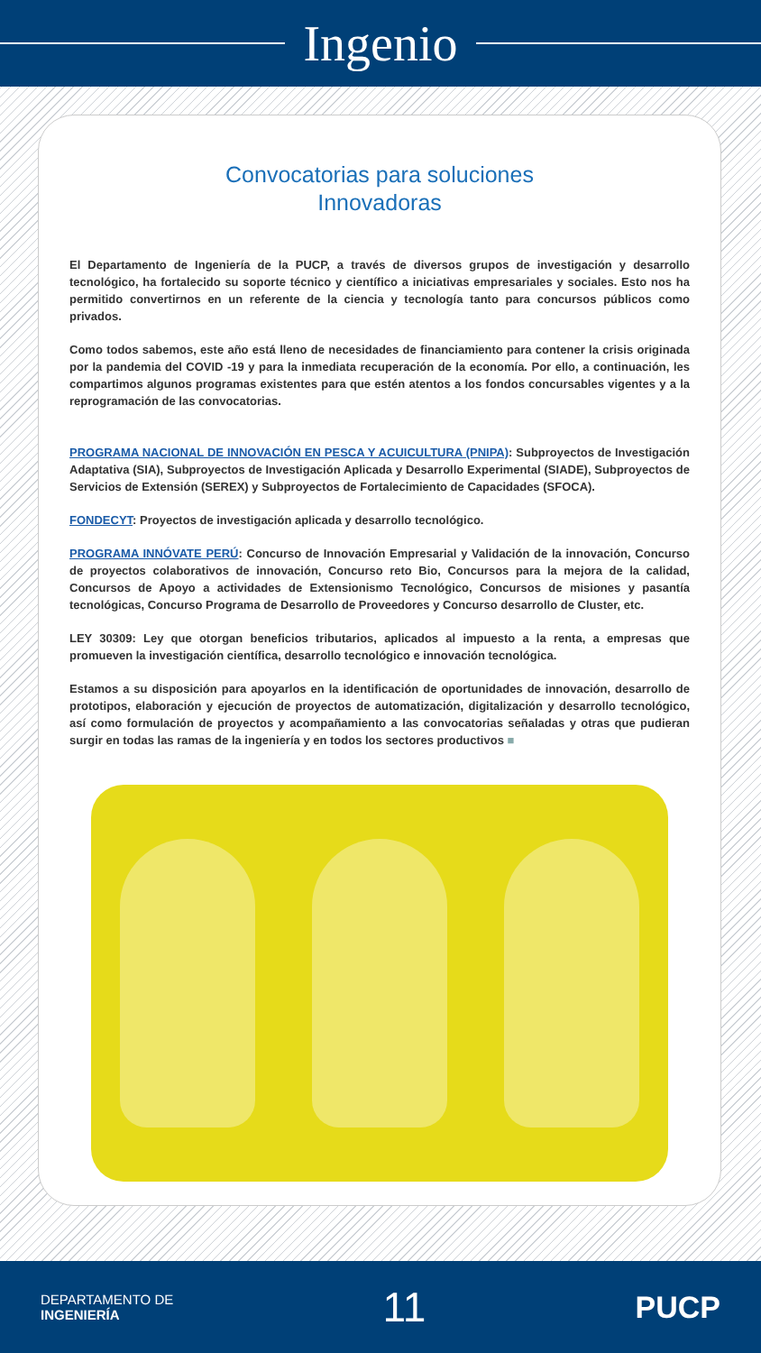Ingenio
Convocatorias para soluciones
Innovadoras
El Departamento de Ingeniería de la PUCP, a través de diversos grupos de investigación y desarrollo tecnológico, ha fortalecido su soporte técnico y científico a iniciativas empresariales y sociales. Esto nos ha permitido convertirnos en un referente de la ciencia y tecnología tanto para concursos públicos como privados.
Como todos sabemos, este año está lleno de necesidades de financiamiento para contener la crisis originada por la pandemia del COVID -19 y para la inmediata recuperación de la economía. Por ello, a continuación, les compartimos algunos programas existentes para que estén atentos a los fondos concursables vigentes y a la reprogramación de las convocatorias.
PROGRAMA NACIONAL DE INNOVACIÓN EN PESCA Y ACUICULTURA (PNIPA): Subproyectos de Investigación Adaptativa (SIA), Subproyectos de Investigación Aplicada y Desarrollo Experimental (SIADE), Subproyectos de Servicios de Extensión (SEREX) y Subproyectos de Fortalecimiento de Capacidades (SFOCA).
FONDECYT: Proyectos de investigación aplicada y desarrollo tecnológico.
PROGRAMA INNÓVATE PERÚ: Concurso de Innovación Empresarial y Validación de la innovación, Concurso de proyectos colaborativos de innovación, Concurso reto Bio, Concursos para la mejora de la calidad, Concursos de Apoyo a actividades de Extensionismo Tecnológico, Concursos de misiones y pasantía tecnológicas, Concurso Programa de Desarrollo de Proveedores y Concurso desarrollo de Cluster, etc.
LEY 30309: Ley que otorgan beneficios tributarios, aplicados al impuesto a la renta, a empresas que promueven la investigación científica, desarrollo tecnológico e innovación tecnológica.
Estamos a su disposición para apoyarlos en la identificación de oportunidades de innovación, desarrollo de prototipos, elaboración y ejecución de proyectos de automatización, digitalización y desarrollo tecnológico, así como formulación de proyectos y acompañamiento a las convocatorias señaladas y otras que pudieran surgir en todas las ramas de la ingeniería y en todos los sectores productivos ■
DEPARTAMENTO DE
INGENIERÍA
11
PUCP